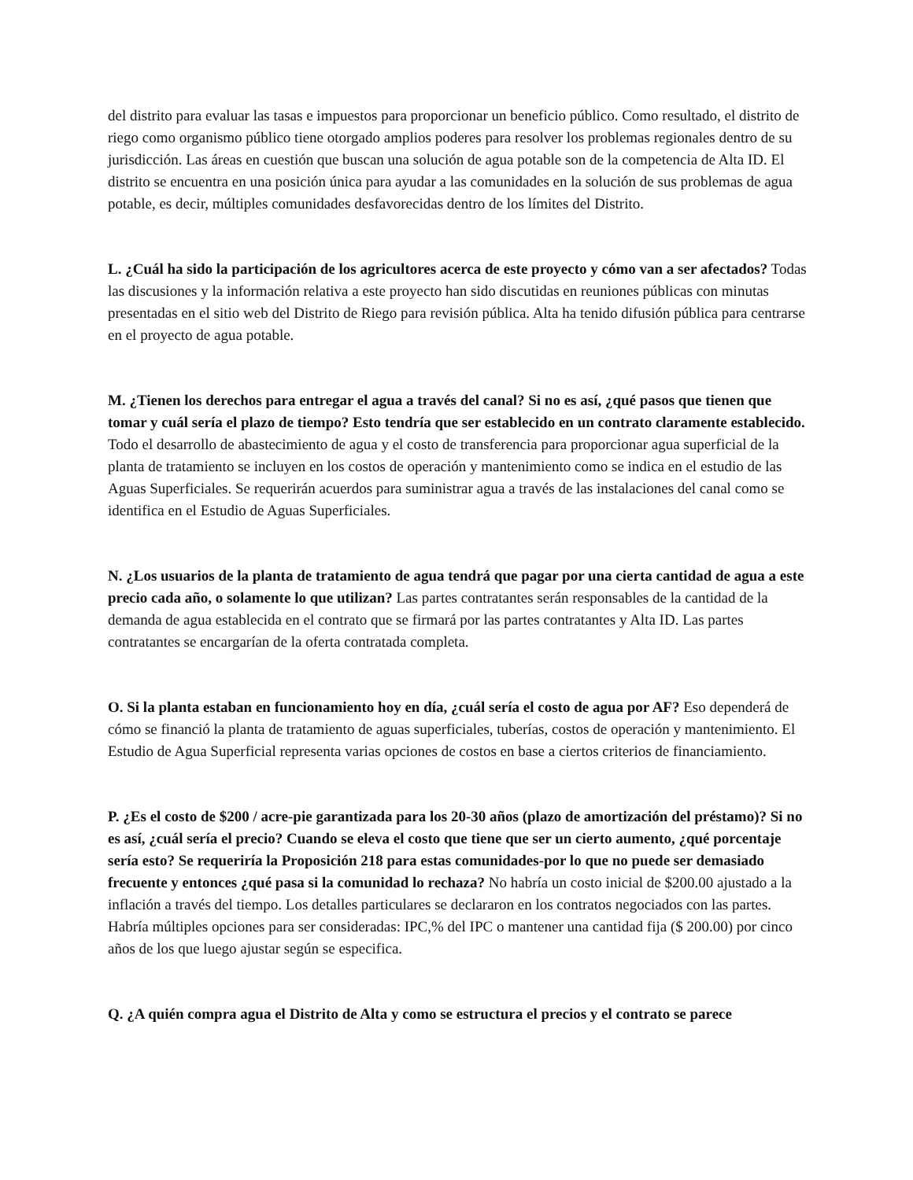del distrito para evaluar las tasas e impuestos para proporcionar un beneficio público. Como resultado, el distrito de riego como organismo público tiene otorgado amplios poderes para resolver los problemas regionales dentro de su jurisdicción. Las áreas en cuestión que buscan una solución de agua potable son de la competencia de Alta ID. El distrito se encuentra en una posición única para ayudar a las comunidades en la solución de sus problemas de agua potable, es decir, múltiples comunidades desfavorecidas dentro de los límites del Distrito.
L. ¿Cuál ha sido la participación de los agricultores acerca de este proyecto y cómo van a ser afectados? Todas las discusiones y la información relativa a este proyecto han sido discutidas en reuniones públicas con minutas presentadas en el sitio web del Distrito de Riego para revisión pública. Alta ha tenido difusión pública para centrarse en el proyecto de agua potable.
M. ¿Tienen los derechos para entregar el agua a través del canal? Si no es así, ¿qué pasos que tienen que tomar y cuál sería el plazo de tiempo? Esto tendría que ser establecido en un contrato claramente establecido. Todo el desarrollo de abastecimiento de agua y el costo de transferencia para proporcionar agua superficial de la planta de tratamiento se incluyen en los costos de operación y mantenimiento como se indica en el estudio de las Aguas Superficiales. Se requerirán acuerdos para suministrar agua a través de las instalaciones del canal como se identifica en el Estudio de Aguas Superficiales.
N. ¿Los usuarios de la planta de tratamiento de agua tendrá que pagar por una cierta cantidad de agua a este precio cada año, o solamente lo que utilizan? Las partes contratantes serán responsables de la cantidad de la demanda de agua establecida en el contrato que se firmará por las partes contratantes y Alta ID. Las partes contratantes se encargarían de la oferta contratada completa.
O. Si la planta estaban en funcionamiento hoy en día, ¿cuál sería el costo de agua por AF? Eso dependerá de cómo se financió la planta de tratamiento de aguas superficiales, tuberías, costos de operación y mantenimiento. El Estudio de Agua Superficial representa varias opciones de costos en base a ciertos criterios de financiamiento.
P. ¿Es el costo de $200 / acre-pie garantizada para los 20-30 años (plazo de amortización del préstamo)? Si no es así, ¿cuál sería el precio? Cuando se eleva el costo que tiene que ser un cierto aumento, ¿qué porcentaje sería esto? Se requeriría la Proposición 218 para estas comunidades-por lo que no puede ser demasiado frecuente y entonces ¿qué pasa si la comunidad lo rechaza? No habría un costo inicial de $200.00 ajustado a la inflación a través del tiempo. Los detalles particulares se declararon en los contratos negociados con las partes. Habría múltiples opciones para ser consideradas: IPC,% del IPC o mantener una cantidad fija ($ 200.00) por cinco años de los que luego ajustar según se especifica.
Q. ¿A quién compra agua el Distrito de Alta y como se estructura el precios y el contrato se parece